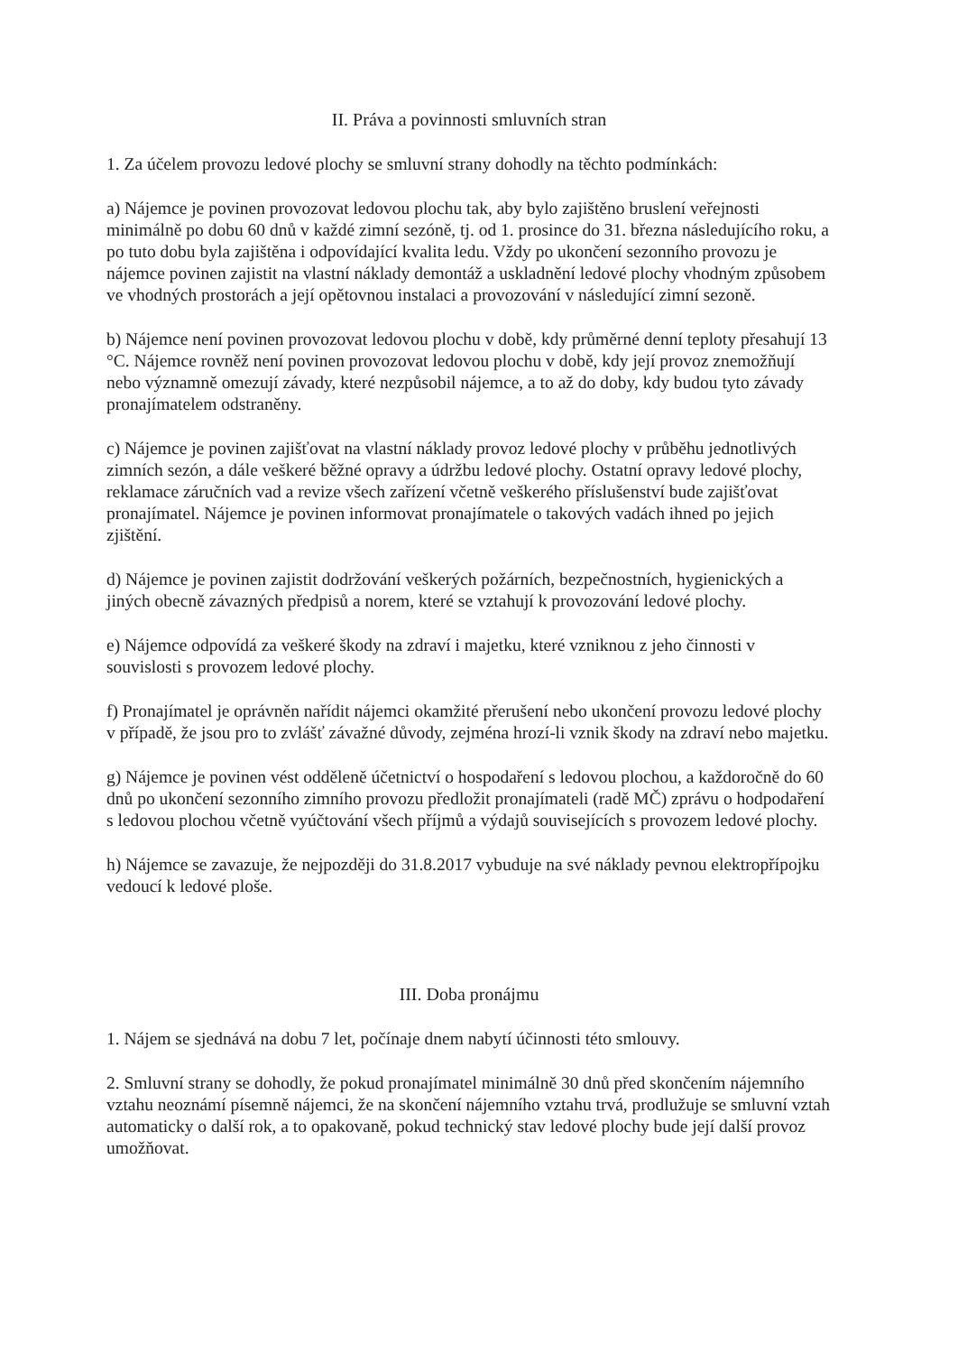II. Práva a povinnosti smluvních stran
1. Za účelem provozu ledové plochy se smluvní strany dohodly na těchto podmínkách:
a) Nájemce je povinen provozovat ledovou plochu tak, aby bylo zajištěno bruslení veřejnosti minimálně po dobu 60 dnů v každé zimní sezóně, tj. od 1. prosince do 31. března následujícího roku, a po tuto dobu byla zajištěna i odpovídající kvalita ledu. Vždy po ukončení sezonního provozu je nájemce povinen zajistit na vlastní náklady demontáž a uskladnění ledové plochy vhodným způsobem ve vhodných prostorách a její opětovnou instalaci a provozování v následující zimní sezoně.
b) Nájemce není povinen provozovat ledovou plochu v době, kdy průměrné denní teploty přesahují 13 °C. Nájemce rovněž není povinen provozovat ledovou plochu v době, kdy její provoz znemožňují nebo významně omezují závady, které nezpůsobil nájemce, a to až do doby, kdy budou tyto závady pronajímatelem odstraněny.
c) Nájemce je povinen zajišťovat na vlastní náklady provoz ledové plochy v průběhu jednotlivých zimních sezón, a dále veškeré běžné opravy a údržbu ledové plochy. Ostatní opravy ledové plochy, reklamace záručních vad a revize všech zařízení včetně veškerého příslušenství bude zajišťovat pronajímatel. Nájemce je povinen informovat pronajímatele o takových vadách ihned po jejich zjištění.
d) Nájemce je povinen zajistit dodržování veškerých požárních, bezpečnostních, hygienických a jiných obecně závazných předpisů a norem, které se vztahují k provozování ledové plochy.
e) Nájemce odpovídá za veškeré škody na zdraví i majetku, které vzniknou z jeho činnosti v souvislosti s provozem ledové plochy.
f) Pronajímatel je oprávněn nařídit nájemci okamžité přerušení nebo ukončení provozu ledové plochy v případě, že jsou pro to zvlášť závažné důvody, zejména hrozí-li vznik škody na zdraví nebo majetku.
g) Nájemce je povinen vést odděleně účetnictví o hospodaření s ledovou plochou, a každoročně do 60 dnů po ukončení sezonního zimního provozu předložit pronajímateli (radě MČ) zprávu o hodpodaření s ledovou plochou včetně vyúčtování všech příjmů a výdajů souvisejících s provozem ledové plochy.
h) Nájemce se zavazuje, že nejpozději do 31.8.2017 vybuduje na své náklady pevnou elektropřípojku vedoucí k ledové ploše.
III. Doba pronájmu
1. Nájem se sjednává na dobu 7 let, počínaje dnem nabytí účinnosti této smlouvy.
2. Smluvní strany se dohodly, že pokud pronajímatel minimálně 30 dnů před skončením nájemního vztahu neoznámí písemně nájemci, že na skončení nájemního vztahu trvá, prodlužuje se smluvní vztah automaticky o další rok, a to opakovaně, pokud technický stav ledové plochy bude její další provoz umožňovat.